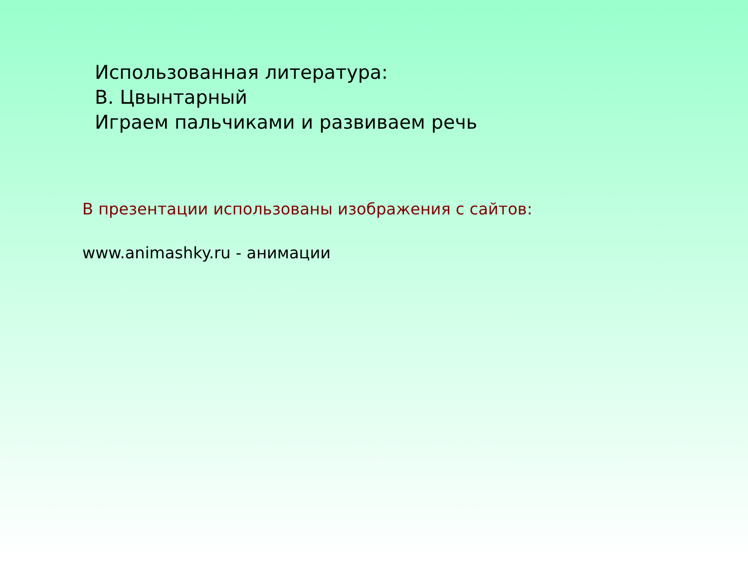Использованная литература:
В. Цвынтарный
Играем пальчиками и развиваем речь
В презентации использованы изображения с сайтов:
www.animashky.ru - анимации